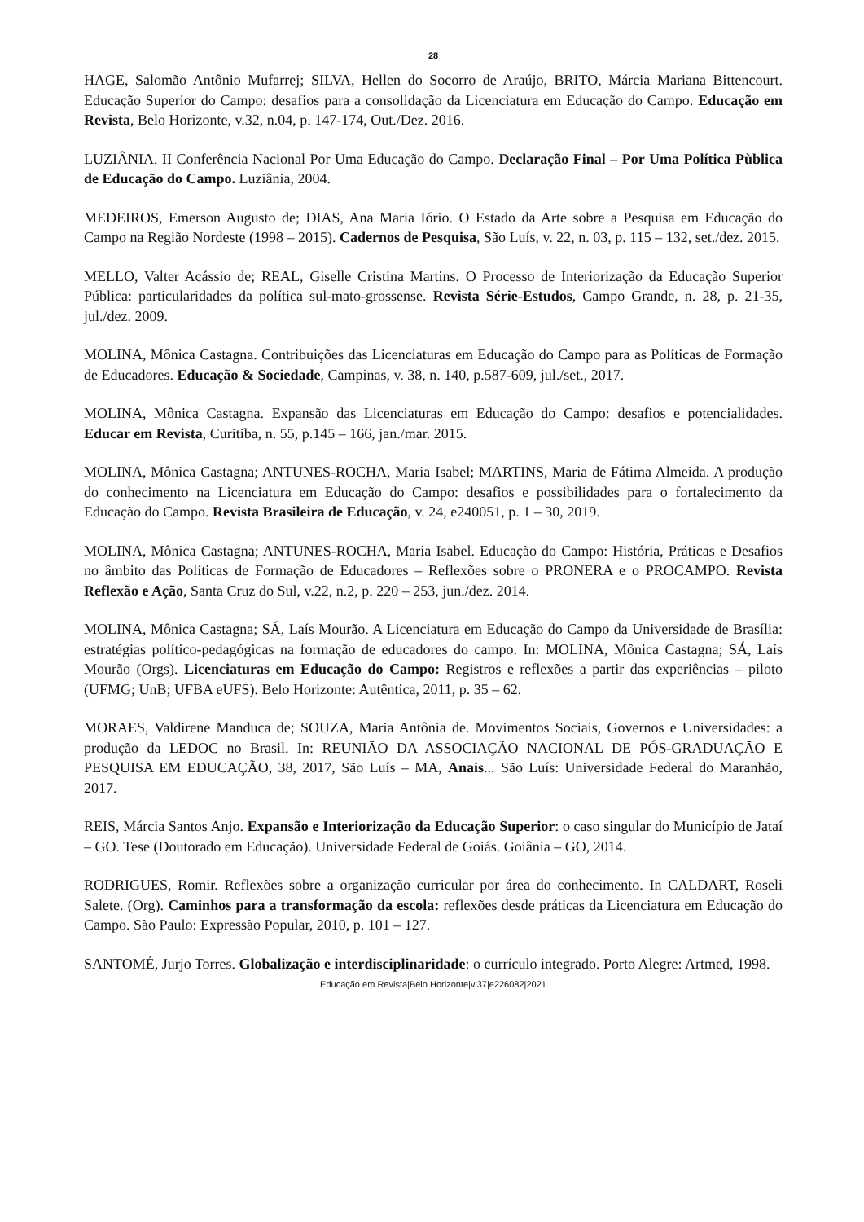28
HAGE, Salomão Antônio Mufarrej; SILVA, Hellen do Socorro de Araújo, BRITO, Márcia Mariana Bittencourt. Educação Superior do Campo: desafios para a consolidação da Licenciatura em Educação do Campo. Educação em Revista, Belo Horizonte, v.32, n.04, p. 147-174, Out./Dez. 2016.
LUZIÂNIA. II Conferência Nacional Por Uma Educação do Campo. Declaração Final – Por Uma Política Pùblica de Educação do Campo. Luziânia, 2004.
MEDEIROS, Emerson Augusto de; DIAS, Ana Maria Iório. O Estado da Arte sobre a Pesquisa em Educação do Campo na Região Nordeste (1998 – 2015). Cadernos de Pesquisa, São Luís, v. 22, n. 03, p. 115 – 132, set./dez. 2015.
MELLO, Valter Acássio de; REAL, Giselle Cristina Martins. O Processo de Interiorização da Educação Superior Pública: particularidades da política sul-mato-grossense. Revista Série-Estudos, Campo Grande, n. 28, p. 21-35, jul./dez. 2009.
MOLINA, Mônica Castagna. Contribuições das Licenciaturas em Educação do Campo para as Políticas de Formação de Educadores. Educação & Sociedade, Campinas, v. 38, n. 140, p.587-609, jul./set., 2017.
MOLINA, Mônica Castagna. Expansão das Licenciaturas em Educação do Campo: desafios e potencialidades. Educar em Revista, Curitiba, n. 55, p.145 – 166, jan./mar. 2015.
MOLINA, Mônica Castagna; ANTUNES-ROCHA, Maria Isabel; MARTINS, Maria de Fátima Almeida. A produção do conhecimento na Licenciatura em Educação do Campo: desafios e possibilidades para o fortalecimento da Educação do Campo. Revista Brasileira de Educação, v. 24, e240051, p. 1 – 30, 2019.
MOLINA, Mônica Castagna; ANTUNES-ROCHA, Maria Isabel. Educação do Campo: História, Práticas e Desafios no âmbito das Políticas de Formação de Educadores – Reflexões sobre o PRONERA e o PROCAMPO. Revista Reflexão e Ação, Santa Cruz do Sul, v.22, n.2, p. 220 – 253, jun./dez. 2014.
MOLINA, Mônica Castagna; SÁ, Laís Mourão. A Licenciatura em Educação do Campo da Universidade de Brasília: estratégias político-pedagógicas na formação de educadores do campo. In: MOLINA, Mônica Castagna; SÁ, Laís Mourão (Orgs). Licenciaturas em Educação do Campo: Registros e reflexões a partir das experiências – piloto (UFMG; UnB; UFBA eUFS). Belo Horizonte: Autêntica, 2011, p. 35 – 62.
MORAES, Valdirene Manduca de; SOUZA, Maria Antônia de. Movimentos Sociais, Governos e Universidades: a produção da LEDOC no Brasil. In: REUNIÃO DA ASSOCIAÇÃO NACIONAL DE PÓS-GRADUAÇÃO E PESQUISA EM EDUCAÇÃO, 38, 2017, São Luís – MA, Anais... São Luís: Universidade Federal do Maranhão, 2017.
REIS, Márcia Santos Anjo. Expansão e Interiorização da Educação Superior: o caso singular do Município de Jataí – GO. Tese (Doutorado em Educação). Universidade Federal de Goiás. Goiânia – GO, 2014.
RODRIGUES, Romir. Reflexões sobre a organização curricular por área do conhecimento. In CALDART, Roseli Salete. (Org). Caminhos para a transformação da escola: reflexões desde práticas da Licenciatura em Educação do Campo. São Paulo: Expressão Popular, 2010, p. 101 – 127.
SANTOMÉ, Jurjo Torres. Globalização e interdisciplinaridade: o currículo integrado. Porto Alegre: Artmed, 1998.
Educação em Revista|Belo Horizonte|v.37|e226082|2021